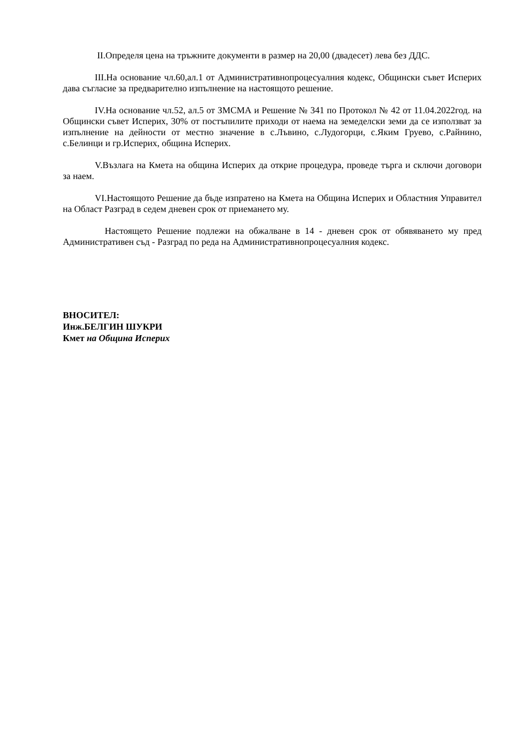II.Определя цена на тръжните документи в размер на 20,00 (двадесет) лева без ДДС.
III.На основание чл.60,ал.1 от Административнопроцесуалния кодекс, Общински съвет Исперих дава съгласие за предварително изпълнение на настоящото решение.
IV.На основание чл.52, ал.5 от ЗМСМА и Решение № 341 по Протокол № 42 от 11.04.2022год. на Общински съвет Исперих, 30% от постъпилите приходи от наема на земеделски земи да се използват за изпълнение на дейности от местно значение в с.Лъвино, с.Лудогорци, с.Яким Груево, с.Райнино, с.Белинци и гр.Исперих, община Исперих.
V.Възлага на Кмета на община Исперих да открие процедура, проведе търга и сключи договори за наем.
VI.Настоящото Решение да бъде изпратено на Кмета на Община Исперих и Областния Управител на Област Разград в седем дневен срок от приемането му.
Настоящето Решение подлежи на обжалване в 14 - дневен срок от обявяването му пред Административен съд - Разград по реда на Административнопроцесуалния кодекс.
ВНОСИТЕЛ:
Инж.БЕЛГИН ШУКРИ
Кмет на Община Исперих